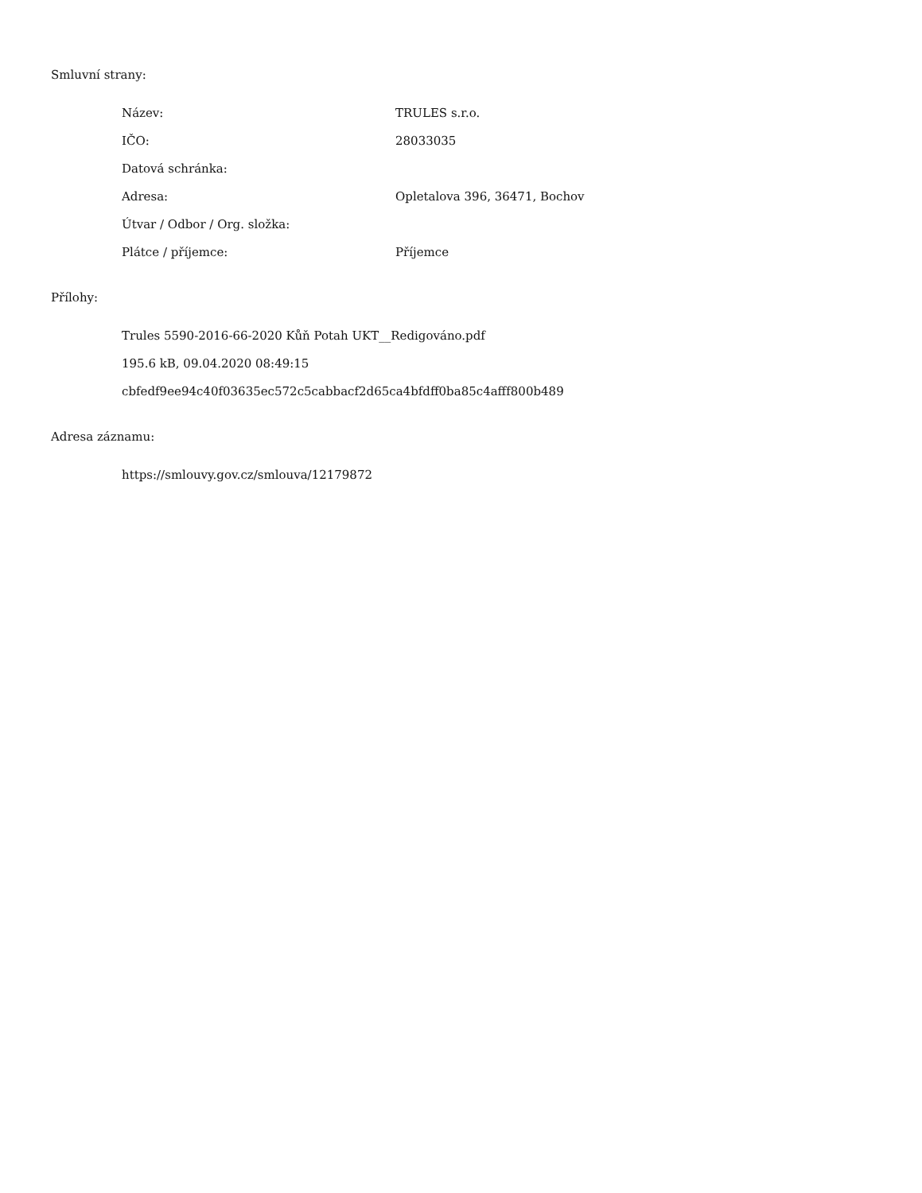Smluvní strany:
| Název: | TRULES s.r.o. |
| IČO: | 28033035 |
| Datová schránka: | |
| Adresa: | Opletalova 396, 36471, Bochov |
| Útvar / Odbor / Org. složka: | |
| Plátce / příjemce: | Příjemce |
Přílohy:
Trules 5590-2016-66-2020 Kůň Potah UKT__Redigováno.pdf
195.6 kB, 09.04.2020 08:49:15
cbfedf9ee94c40f03635ec572c5cabbacf2d65ca4bfdff0ba85c4afff800b489
Adresa záznamu:
https://smlouvy.gov.cz/smlouva/12179872